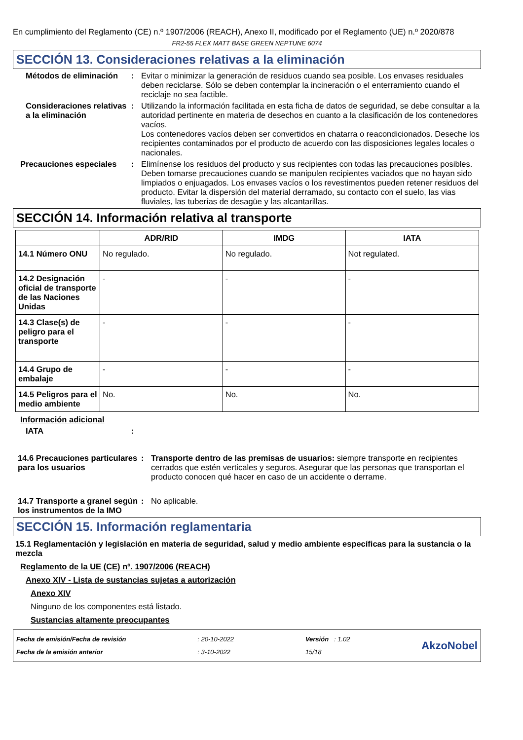En cumplimiento del Reglamento (CE) n.º 1907/2006 (REACH), Anexo II, modificado por el Reglamento (UE) n.º 2020/878
FR2-55 FLEX MATT BASE GREEN NEPTUNE 6074
SECCIÓN 13. Consideraciones relativas a la eliminación
Métodos de eliminación : Evitar o minimizar la generación de residuos cuando sea posible. Los envases residuales deben reciclarse. Sólo se deben contemplar la incineración o el enterramiento cuando el reciclaje no sea factible.
Consideraciones relativas a la eliminación
: Utilizando la información facilitada en esta ficha de datos de seguridad, se debe consultar a la autoridad pertinente en materia de desechos en cuanto a la clasificación de los contenedores vacíos.
Los contenedores vacíos deben ser convertidos en chatarra o reacondicionados. Deseche los recipientes contaminados por el producto de acuerdo con las disposiciones legales locales o nacionales.
Precauciones especiales : Elimínense los residuos del producto y sus recipientes con todas las precauciones posibles. Deben tomarse precauciones cuando se manipulen recipientes vaciados que no hayan sido limpiados o enjuagados. Los envases vacíos o los revestimentos pueden retener residuos del producto. Evitar la dispersión del material derramado, su contacto con el suelo, las vias fluviales, las tuberías de desagüe y las alcantarillas.
SECCIÓN 14. Información relativa al transporte
| | ADR/RID | IMDG | IATA |
| --- | --- | --- | --- |
| 14.1 Número ONU | No regulado. | No regulado. | Not regulated. |
| 14.2 Designación oficial de transporte de las Naciones Unidas | - | - | - |
| 14.3 Clase(s) de peligro para el transporte | - | - | - |
| 14.4 Grupo de embalaje | - | - | - |
| 14.5 Peligros para el medio ambiente | No. | No. | No. |
Información adicional
IATA :
14.6 Precauciones particulares para los usuarios
: Transporte dentro de las premisas de usuarios: siempre transporte en recipientes cerrados que estén verticales y seguros. Asegurar que las personas que transportan el producto conocen qué hacer en caso de un accidente o derrame.
14.7 Transporte a granel según los instrumentos de la IMO
: No aplicable.
SECCIÓN 15. Información reglamentaria
15.1 Reglamentación y legislación en materia de seguridad, salud y medio ambiente específicas para la sustancia o la mezcla
Reglamento de la UE (CE) nº. 1907/2006 (REACH)
Anexo XIV - Lista de sustancias sujetas a autorización
Anexo XIV
Ninguno de los componentes está listado.
Sustancias altamente preocupantes
Fecha de emisión/Fecha de revisión
Fecha de la emisión anterior
: 20-10-2022
: 3-10-2022
Versión : 1.02
15/18
AkzoNobel